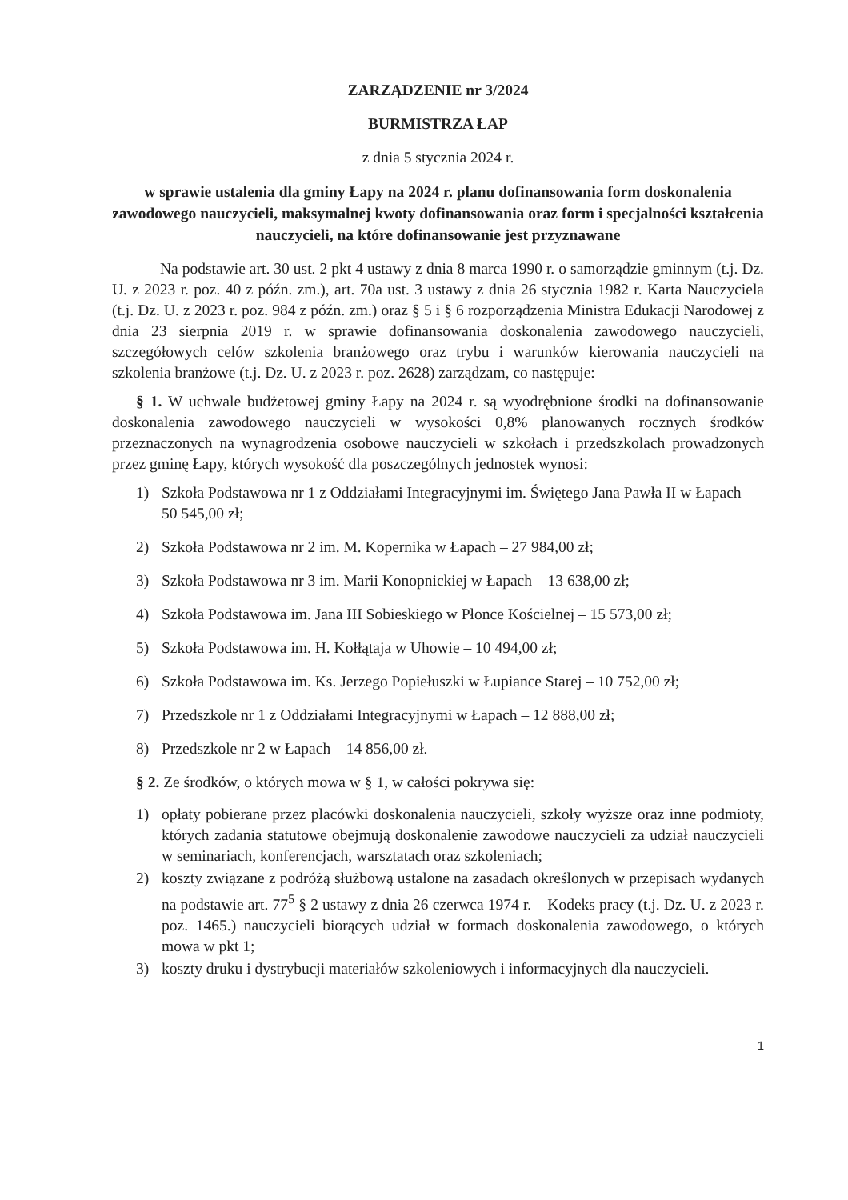ZARZĄDZENIE nr 3/2024
BURMISTRZA ŁAP
z dnia 5 stycznia 2024 r.
w sprawie ustalenia dla gminy Łapy na 2024 r. planu dofinansowania form doskonalenia zawodowego nauczycieli, maksymalnej kwoty dofinansowania oraz form i specjalności kształcenia nauczycieli, na które dofinansowanie jest przyznawane
Na podstawie art. 30 ust. 2 pkt 4 ustawy z dnia 8 marca 1990 r. o samorządzie gminnym (t.j. Dz. U. z 2023 r. poz. 40 z późn. zm.), art. 70a ust. 3 ustawy z dnia 26 stycznia 1982 r. Karta Nauczyciela (t.j. Dz. U. z 2023 r. poz. 984 z późn. zm.) oraz § 5 i § 6 rozporządzenia Ministra Edukacji Narodowej z dnia 23 sierpnia 2019 r. w sprawie dofinansowania doskonalenia zawodowego nauczycieli, szczegółowych celów szkolenia branżowego oraz trybu i warunków kierowania nauczycieli na szkolenia branżowe (t.j. Dz. U. z 2023 r. poz. 2628) zarządzam, co następuje:
§ 1. W uchwale budżetowej gminy Łapy na 2024 r. są wyodrębnione środki na dofinansowanie doskonalenia zawodowego nauczycieli w wysokości 0,8% planowanych rocznych środków przeznaczonych na wynagrodzenia osobowe nauczycieli w szkołach i przedszkolach prowadzonych przez gminę Łapy, których wysokość dla poszczególnych jednostek wynosi:
1) Szkoła Podstawowa nr 1 z Oddziałami Integracyjnymi im. Świętego Jana Pawła II w Łapach – 50 545,00 zł;
2) Szkoła Podstawowa nr 2 im. M. Kopernika w Łapach – 27 984,00 zł;
3) Szkoła Podstawowa nr 3 im. Marii Konopnickiej w Łapach – 13 638,00 zł;
4) Szkoła Podstawowa im. Jana III Sobieskiego w Płonce Kościelnej – 15 573,00 zł;
5) Szkoła Podstawowa im. H. Kołłątaja w Uhowie – 10 494,00 zł;
6) Szkoła Podstawowa im. Ks. Jerzego Popiełuszki w Łupiance Starej – 10 752,00 zł;
7) Przedszkole nr 1 z Oddziałami Integracyjnymi w Łapach – 12 888,00 zł;
8) Przedszkole nr 2 w Łapach – 14 856,00 zł.
§ 2. Ze środków, o których mowa w § 1, w całości pokrywa się:
1) opłaty pobierane przez placówki doskonalenia nauczycieli, szkoły wyższe oraz inne podmioty, których zadania statutowe obejmują doskonalenie zawodowe nauczycieli za udział nauczycieli w seminariach, konferencjach, warsztatach oraz szkoleniach;
2) koszty związane z podróżą służbową ustalone na zasadach określonych w przepisach wydanych na podstawie art. 77<sup>5</sup> § 2 ustawy z dnia 26 czerwca 1974 r. – Kodeks pracy (t.j. Dz. U. z 2023 r. poz. 1465.) nauczycieli biorących udział w formach doskonalenia zawodowego, o których mowa w pkt 1;
3) koszty druku i dystrybucji materiałów szkoleniowych i informacyjnych dla nauczycieli.
1